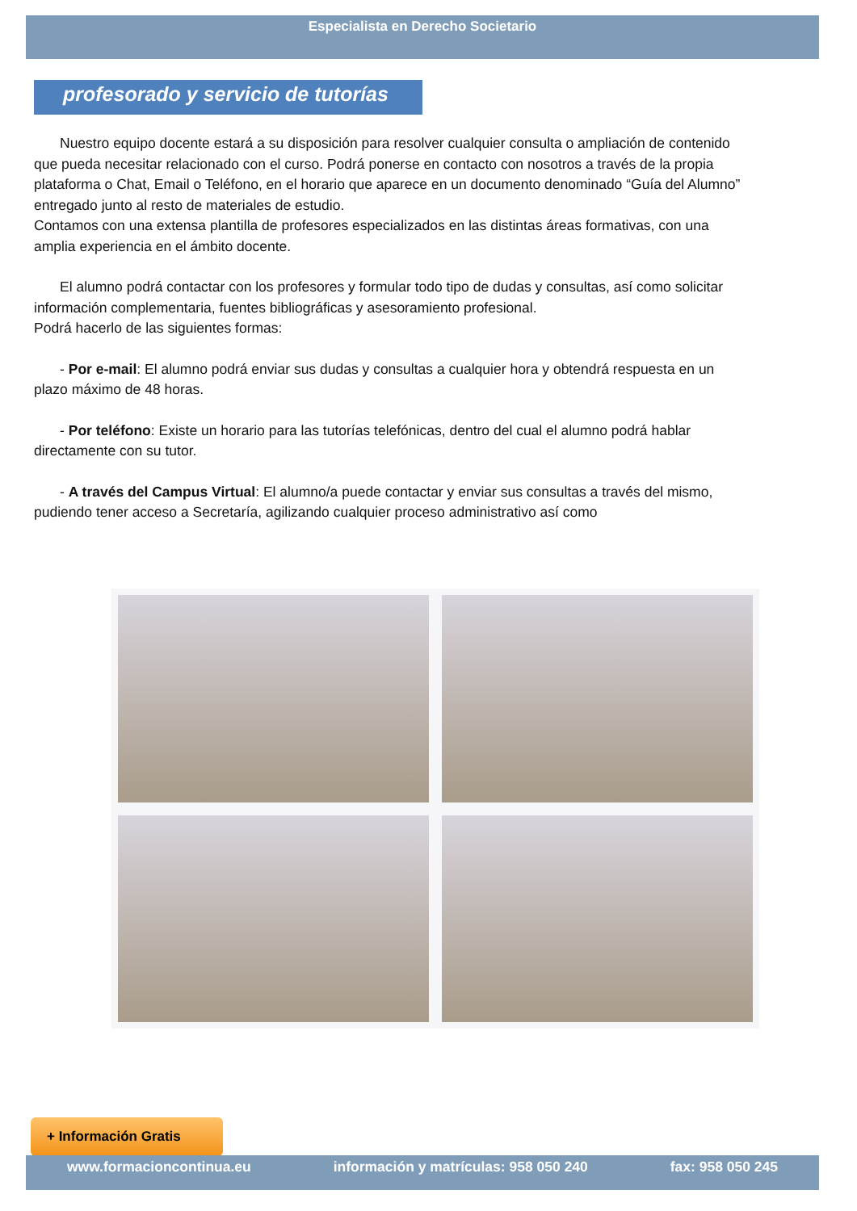Especialista en Derecho Societario
profesorado y servicio de tutorías
Nuestro equipo docente estará a su disposición para resolver cualquier consulta o ampliación de contenido que pueda necesitar relacionado con el curso. Podrá ponerse en contacto con nosotros a través de la propia plataforma o Chat, Email o Teléfono, en el horario que aparece en un documento denominado “Guía del Alumno” entregado junto al resto de materiales de estudio.
Contamos con una extensa plantilla de profesores especializados en las distintas áreas formativas, con una amplia experiencia en el ámbito docente.
El alumno podrá contactar con los profesores y formular todo tipo de dudas y consultas, así como solicitar información complementaria, fuentes bibliográficas y asesoramiento profesional.
Podrá hacerlo de las siguientes formas:
- Por e-mail: El alumno podrá enviar sus dudas y consultas a cualquier hora y obtendrá respuesta en un plazo máximo de 48 horas.
- Por teléfono: Existe un horario para las tutorías telefónicas, dentro del cual el alumno podrá hablar directamente con su tutor.
- A través del Campus Virtual: El alumno/a puede contactar y enviar sus consultas a través del mismo, pudiendo tener acceso a Secretaría, agilizando cualquier proceso administrativo así como
+ Información Gratis
www.formacioncontinua.eu información y matrículas: 958 050 240 fax: 958 050 245